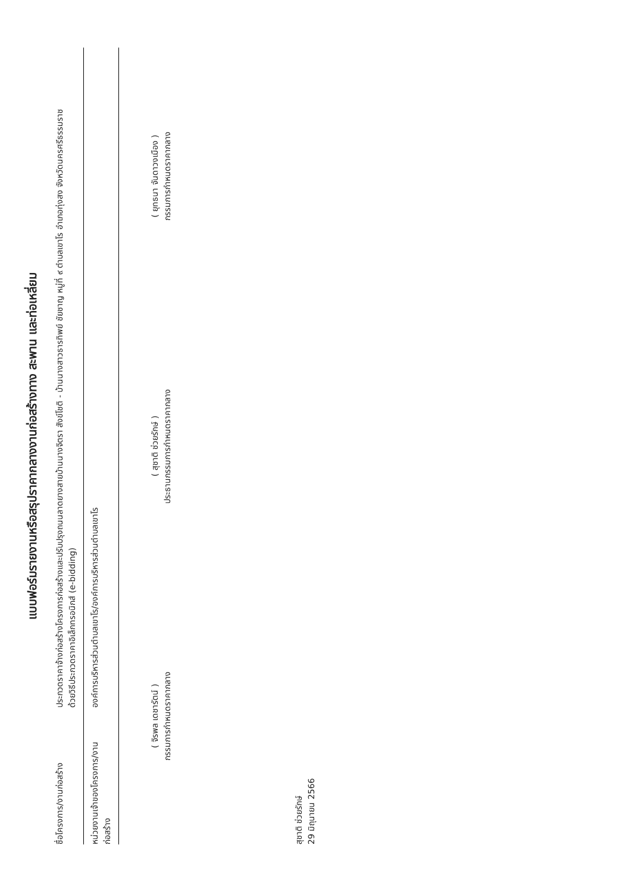แบบฟอร์มรายงานหรือสรุปราคากลางงานก่อสร้างทาง สะพาน และท่อเหลี่ยม
ชื่อโครงการ/งานก่อสร้าง
ประกวดราคาจ้างก่อสร้างโครงการก่อสร้างและปรับปรุงถนนลาดยางสายบ้านนางจิตรา สังข์โชติ - บ้านนางสาวธารทิพย์ ชัยชาญ หมู่ที่ ๙ ตำบลเขาโร อำเภอทุ่งสง จังหวัดนครศรีธรรมราช
ด้วยวิธีประกวดราคาอิเล็กทรอนิกส์ (e-bidding)
หน่วยงานเจ้าของโครงการ/งานก่อสร้าง
องค์การบริหารส่วนตำบลเขาโร/องค์การบริหารส่วนตำบลเขาโร
( จิรพล เดชารัตน์ )
กรรมการกำหนดราคากลาง
( สุชาติ ช่วยรักษ์ )
ประธานกรรมการกำหนดราคากลาง
( ยุทธนา จันดาวงเมือง )
กรรมการกำหนดราคากลาง
สุชาติ ช่วยรักษ์
29 มิถุนายน 2566